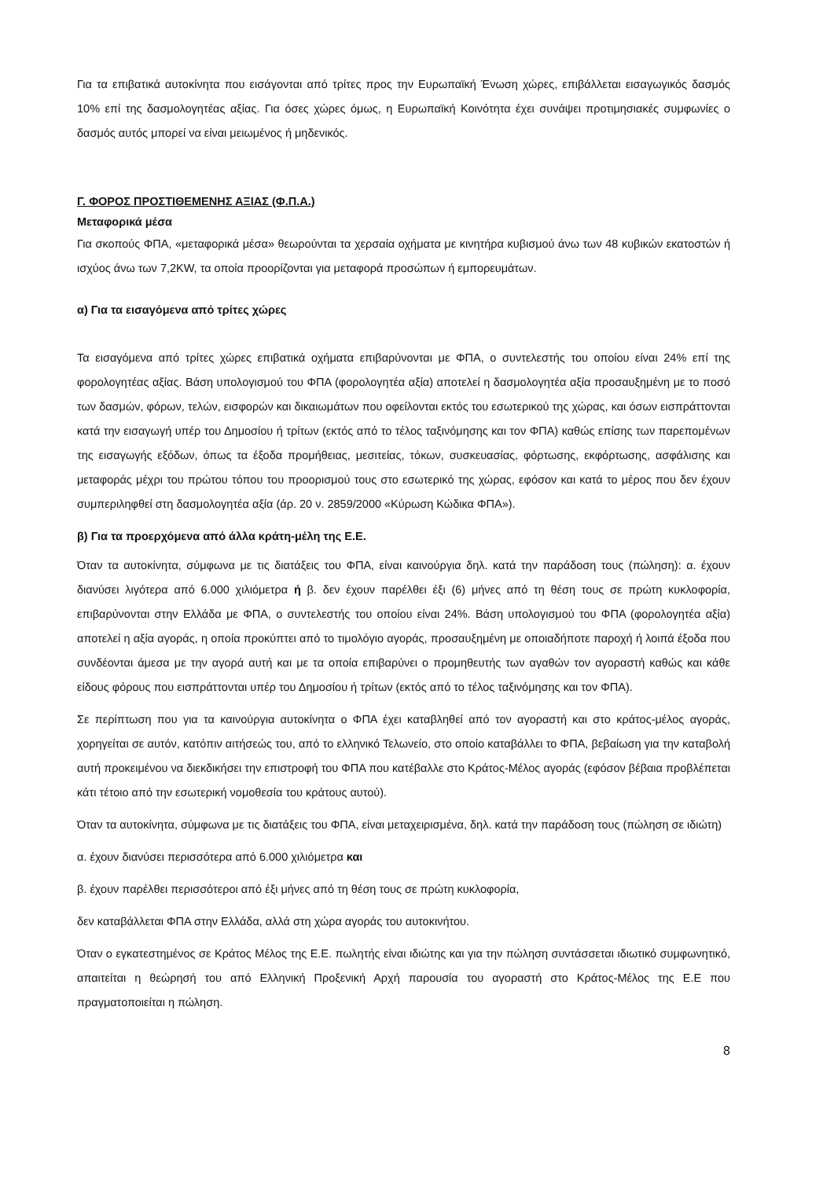Για τα επιβατικά αυτοκίνητα που εισάγονται από τρίτες προς την Ευρωπαϊκή Ένωση χώρες, επιβάλλεται εισαγωγικός δασμός 10% επί της δασμολογητέας αξίας. Για όσες χώρες όμως, η Ευρωπαϊκή Κοινότητα έχει συνάψει προτιμησιακές συμφωνίες ο δασμός αυτός μπορεί να είναι μειωμένος ή μηδενικός.
Γ. ΦΟΡΟΣ ΠΡΟΣΤΙΘΕΜΕΝΗΣ ΑΞΙΑΣ (Φ.Π.Α.)
Μεταφορικά μέσα
Για σκοπούς ΦΠΑ, «μεταφορικά μέσα» θεωρούνται τα χερσαία οχήματα με κινητήρα κυβισμού άνω των 48 κυβικών εκατοστών ή ισχύος άνω των 7,2KW, τα οποία προορίζονται για μεταφορά προσώπων ή εμπορευμάτων.
α) Για τα εισαγόμενα από τρίτες χώρες
Τα εισαγόμενα από τρίτες χώρες επιβατικά οχήματα επιβαρύνονται με ΦΠΑ, ο συντελεστής του οποίου είναι 24% επί της φορολογητέας αξίας. Βάση υπολογισμού του ΦΠΑ (φορολογητέα αξία) αποτελεί η δασμολογητέα αξία προσαυξημένη με το ποσό των δασμών, φόρων, τελών, εισφορών και δικαιωμάτων που οφείλονται εκτός του εσωτερικού της χώρας, και όσων εισπράττονται κατά την εισαγωγή υπέρ του Δημοσίου ή τρίτων (εκτός από το τέλος ταξινόμησης και τον ΦΠΑ) καθώς επίσης των παρεπομένων της εισαγωγής εξόδων, όπως τα έξοδα προμήθειας, μεσιτείας, τόκων, συσκευασίας, φόρτωσης, εκφόρτωσης, ασφάλισης και μεταφοράς μέχρι του πρώτου τόπου του προορισμού τους στο εσωτερικό της χώρας, εφόσον και κατά το μέρος που δεν έχουν συμπεριληφθεί στη δασμολογητέα αξία (άρ. 20 ν. 2859/2000 «Κύρωση Κώδικα ΦΠΑ»).
β) Για τα προερχόμενα από άλλα κράτη-μέλη της Ε.Ε.
Όταν τα αυτοκίνητα, σύμφωνα με τις διατάξεις του ΦΠΑ, είναι καινούργια δηλ. κατά την παράδοση τους (πώληση): α. έχουν διανύσει λιγότερα από 6.000 χιλιόμετρα ή β. δεν έχουν παρέλθει έξι (6) μήνες από τη θέση τους σε πρώτη κυκλοφορία, επιβαρύνονται στην Ελλάδα με ΦΠΑ, ο συντελεστής του οποίου είναι 24%. Βάση υπολογισμού του ΦΠΑ (φορολογητέα αξία) αποτελεί η αξία αγοράς, η οποία προκύπτει από το τιμολόγιο αγοράς, προσαυξημένη με οποιαδήποτε παροχή ή λοιπά έξοδα που συνδέονται άμεσα με την αγορά αυτή και με τα οποία επιβαρύνει ο προμηθευτής των αγαθών τον αγοραστή καθώς και κάθε είδους φόρους που εισπράττονται υπέρ του Δημοσίου ή τρίτων (εκτός από το τέλος ταξινόμησης και τον ΦΠΑ).
Σε περίπτωση που για τα καινούργια αυτοκίνητα ο ΦΠΑ έχει καταβληθεί από τον αγοραστή και στο κράτος-μέλος αγοράς, χορηγείται σε αυτόν, κατόπιν αιτήσεώς του, από το ελληνικό Τελωνείο, στο οποίο καταβάλλει το ΦΠΑ, βεβαίωση για την καταβολή αυτή προκειμένου να διεκδικήσει την επιστροφή του ΦΠΑ που κατέβαλλε στο Κράτος-Μέλος αγοράς (εφόσον βέβαια προβλέπεται κάτι τέτοιο από την εσωτερική νομοθεσία του κράτους αυτού).
Όταν τα αυτοκίνητα, σύμφωνα με τις διατάξεις του ΦΠΑ, είναι μεταχειρισμένα, δηλ. κατά την παράδοση τους (πώληση σε ιδιώτη)
α. έχουν διανύσει περισσότερα από 6.000 χιλιόμετρα και
β. έχουν παρέλθει περισσότεροι από έξι μήνες από τη θέση τους σε πρώτη κυκλοφορία,
δεν καταβάλλεται ΦΠΑ στην Ελλάδα, αλλά στη χώρα αγοράς του αυτοκινήτου.
Όταν ο εγκατεστημένος σε Κράτος Μέλος της Ε.Ε. πωλητής είναι ιδιώτης και για την πώληση συντάσσεται ιδιωτικό συμφωνητικό, απαιτείται η θεώρησή του από Ελληνική Προξενική Αρχή παρουσία του αγοραστή στο Κράτος-Μέλος της Ε.Ε που πραγματοποιείται η πώληση.
8